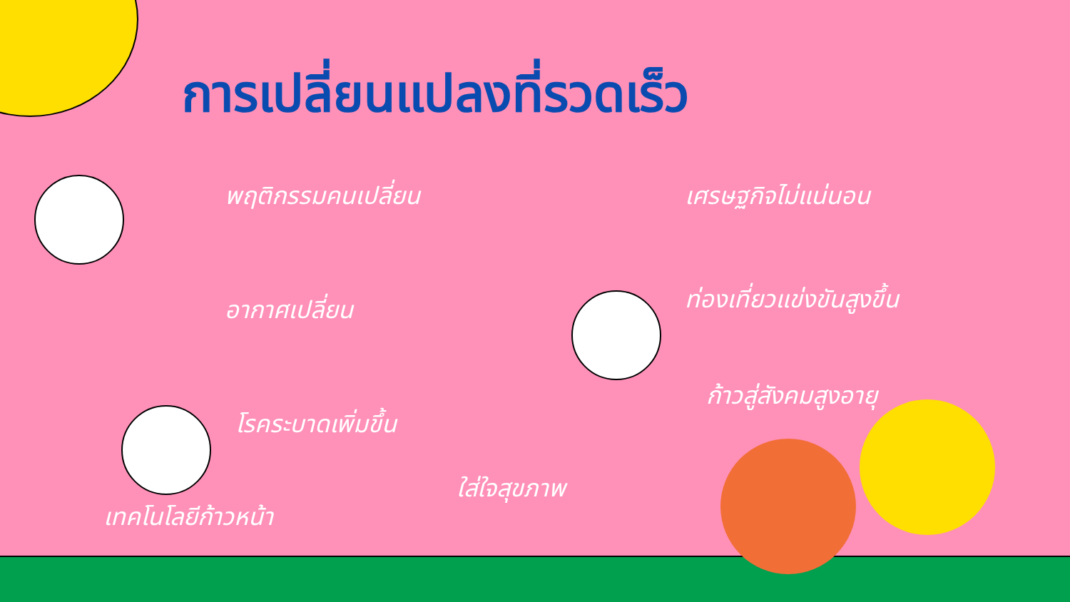การเปลี่ยนแปลงที่รวดเร็ว
พฤติกรรมคนเปลี่ยน เศรษฐกิจไม่แน่นอน
อากาศเปลี่ยน ท่องเที่ยวแข่งขันสูงขึ้น
โรคระบาดเพิ่มขึ้น
ก้าวสู่สังคมสูงอายุ
ใส่ใจสุขภาพ
เทคโนโลยีก้าวหน้า